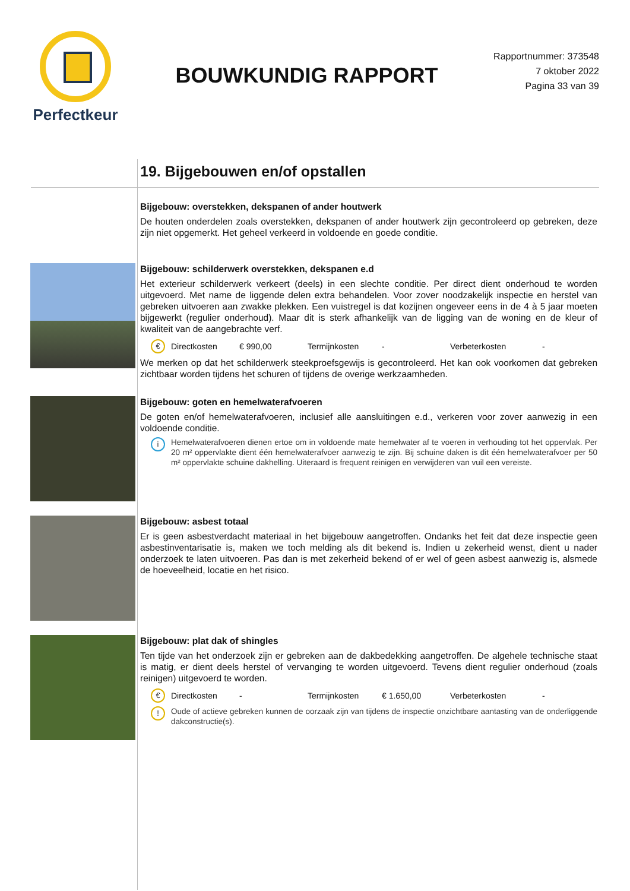Perfectkeur
BOUWKUNDIG RAPPORT
Rapportnummer: 373548
7 oktober 2022
Pagina 33 van 39
19. Bijgebouwen en/of opstallen
Bijgebouw: overstekken, dekspanen of ander houtwerk
De houten onderdelen zoals overstekken, dekspanen of ander houtwerk zijn gecontroleerd op gebreken, deze zijn niet opgemerkt. Het geheel verkeerd in voldoende en goede conditie.
Bijgebouw: schilderwerk overstekken, dekspanen e.d
Het exterieur schilderwerk verkeert (deels) in een slechte conditie. Per direct dient onderhoud te worden uitgevoerd. Met name de liggende delen extra behandelen. Voor zover noodzakelijk inspectie en herstel van gebreken uitvoeren aan zwakke plekken. Een vuistregel is dat kozijnen ongeveer eens in de 4 à 5 jaar moeten bijgewerkt (regulier onderhoud). Maar dit is sterk afhankelijk van de ligging van de woning en de kleur of kwaliteit van de aangebrachte verf.
€ Directkosten € 990,00 Termijnkosten - Verbeterkosten -
We merken op dat het schilderwerk steekproefsgewijs is gecontroleerd. Het kan ook voorkomen dat gebreken zichtbaar worden tijdens het schuren of tijdens de overige werkzaamheden.
Bijgebouw: goten en hemelwaterafvoeren
De goten en/of hemelwaterafvoeren, inclusief alle aansluitingen e.d., verkeren voor zover aanwezig in een voldoende conditie.
i
Hemelwaterafvoeren dienen ertoe om in voldoende mate hemelwater af te voeren in verhouding tot het oppervlak. Per 20 m² oppervlakte dient één hemelwaterafvoer aanwezig te zijn. Bij schuine daken is dit één hemelwaterafvoer per 50 m² oppervlakte schuine dakhelling. Uiteraard is frequent reinigen en verwijderen van vuil een vereiste.
Bijgebouw: asbest totaal
Er is geen asbestverdacht materiaal in het bijgebouw aangetroffen. Ondanks het feit dat deze inspectie geen asbestinventarisatie is, maken we toch melding als dit bekend is. Indien u zekerheid wenst, dient u nader onderzoek te laten uitvoeren. Pas dan is met zekerheid bekend of er wel of geen asbest aanwezig is, alsmede de hoeveelheid, locatie en het risico.
Bijgebouw: plat dak of shingles
Ten tijde van het onderzoek zijn er gebreken aan de dakbedekking aangetroffen. De algehele technische staat is matig, er dient deels herstel of vervanging te worden uitgevoerd. Tevens dient regulier onderhoud (zoals reinigen) uitgevoerd te worden.
€ Directkosten - Termijnkosten € 1.650,00 Verbeterkosten -
!
Oude of actieve gebreken kunnen de oorzaak zijn van tijdens de inspectie onzichtbare aantasting van de onderliggende dakconstructie(s).